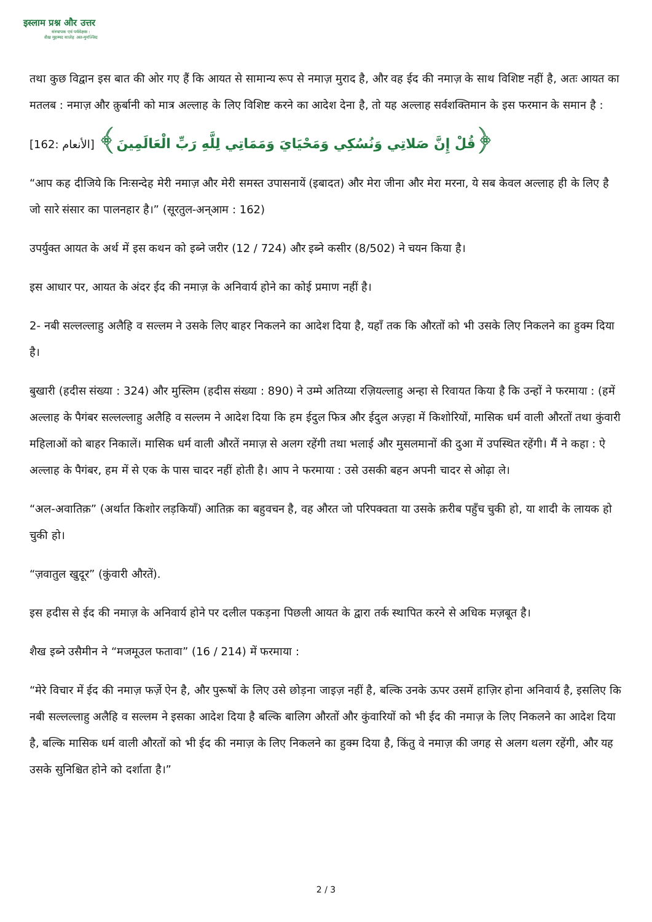इस्लाम प्रश्न और उत्तर
संस्थापक एवं पर्यवेक्षक :
शैख़ मुहम्मद सालेह अल-मुनज्जिद
तथा कुछ विद्वान इस बात की ओर गए हैं कि आयत से सामान्य रूप से नमाज़ मुराद है, और वह ईद की नमाज़ के साथ विशिष्ट नहीं है, अतः आयत का मतलब : नमाज़ और क़ुर्बानी को मात्र अल्लाह के लिए विशिष्ट करने का आदेश देना है, तो यह अल्लाह सर्वशक्तिमान के इस फरमान के समान है :
﴿قُلْ إِنَّ صَلاتِي وَنُسُكِي وَمَحْيَايَ وَمَمَاتِي لِلَّهِ رَبِّ الْعَالَمِينَ﴾ [الأنعام :162]
“आप कह दीजिये कि निःसन्देह मेरी नमाज़ और मेरी समस्त उपासनायें (इबादत) और मेरा जीना और मेरा मरना, ये सब केवल अल्लाह ही के लिए है जो सारे संसार का पालनहार है।” (सूरतुल-अन्आम : 162)
उपर्युक्त आयत के अर्थ में इस कथन को इब्ने जरीर (12 / 724) और इब्ने कसीर (8/502) ने चयन किया है।
इस आधार पर, आयत के अंदर ईद की नमाज़ के अनिवार्य होने का कोई प्रमाण नहीं है।
2- नबी सल्लल्लाहु अलैहि व सल्लम ने उसके लिए बाहर निकलने का आदेश दिया है, यहाँ तक कि औरतों को भी उसके लिए निकलने का हुक्म दिया है।
बुखारी (हदीस संख्या : 324) और मुस्लिम (हदीस संख्या : 890) ने उम्मे अतिय्या रज़ियल्लाहु अन्हा से रिवायत किया है कि उन्हों ने फरमाया : (हमें अल्लाह के पैगंबर सल्लल्लाहु अलैहि व सल्लम ने आदेश दिया कि हम ईदुल फित्र और ईदुल अज़्हा में किशोरियों, मासिक धर्म वाली औरतों तथा कुंवारी महिलाओं को बाहर निकालें। मासिक धर्म वाली औरतें नमाज़ से अलग रहेंगी तथा भलाई और मुसलमानों की दुआ में उपस्थित रहेंगी। मैं ने कहा : ऐ अल्लाह के पैगंबर, हम में से एक के पास चादर नहीं होती है। आप ने फरमाया : उसे उसकी बहन अपनी चादर से ओढ़ा ले।
“अल-अवातिक़” (अर्थात किशोर लड़कियाँ) आतिक़ का बहुवचन है, वह औरत जो परिपक्वता या उसके क़रीब पहुँच चुकी हो, या शादी के लायक हो चुकी हो।
“ज़वातुल खुदूर” (कुंवारी औरतें).
इस हदीस से ईद की नमाज़ के अनिवार्य होने पर दलील पकड़ना पिछली आयत के द्वारा तर्क स्थापित करने से अधिक मज़बूत है।
शैख इब्ने उसैमीन ने “मजमूउल फतावा” (16 / 214) में फरमाया :
“मेरे विचार में ईद की नमाज़ फर्ज़े ऐन है, और पुरूषों के लिए उसे छोड़ना जाइज़ नहीं है, बल्कि उनके ऊपर उसमें हाज़िर होना अनिवार्य है, इसलिए कि नबी सल्लल्लाहु अलैहि व सल्लम ने इसका आदेश दिया है बल्कि बालिग औरतों और कुंवारियों को भी ईद की नमाज़ के लिए निकलने का आदेश दिया है, बल्कि मासिक धर्म वाली औरतों को भी ईद की नमाज़ के लिए निकलने का हुक्म दिया है, किंतु वे नमाज़ की जगह से अलग थलग रहेंगी, और यह उसके सुनिश्चित होने को दर्शाता है।”
2 / 3